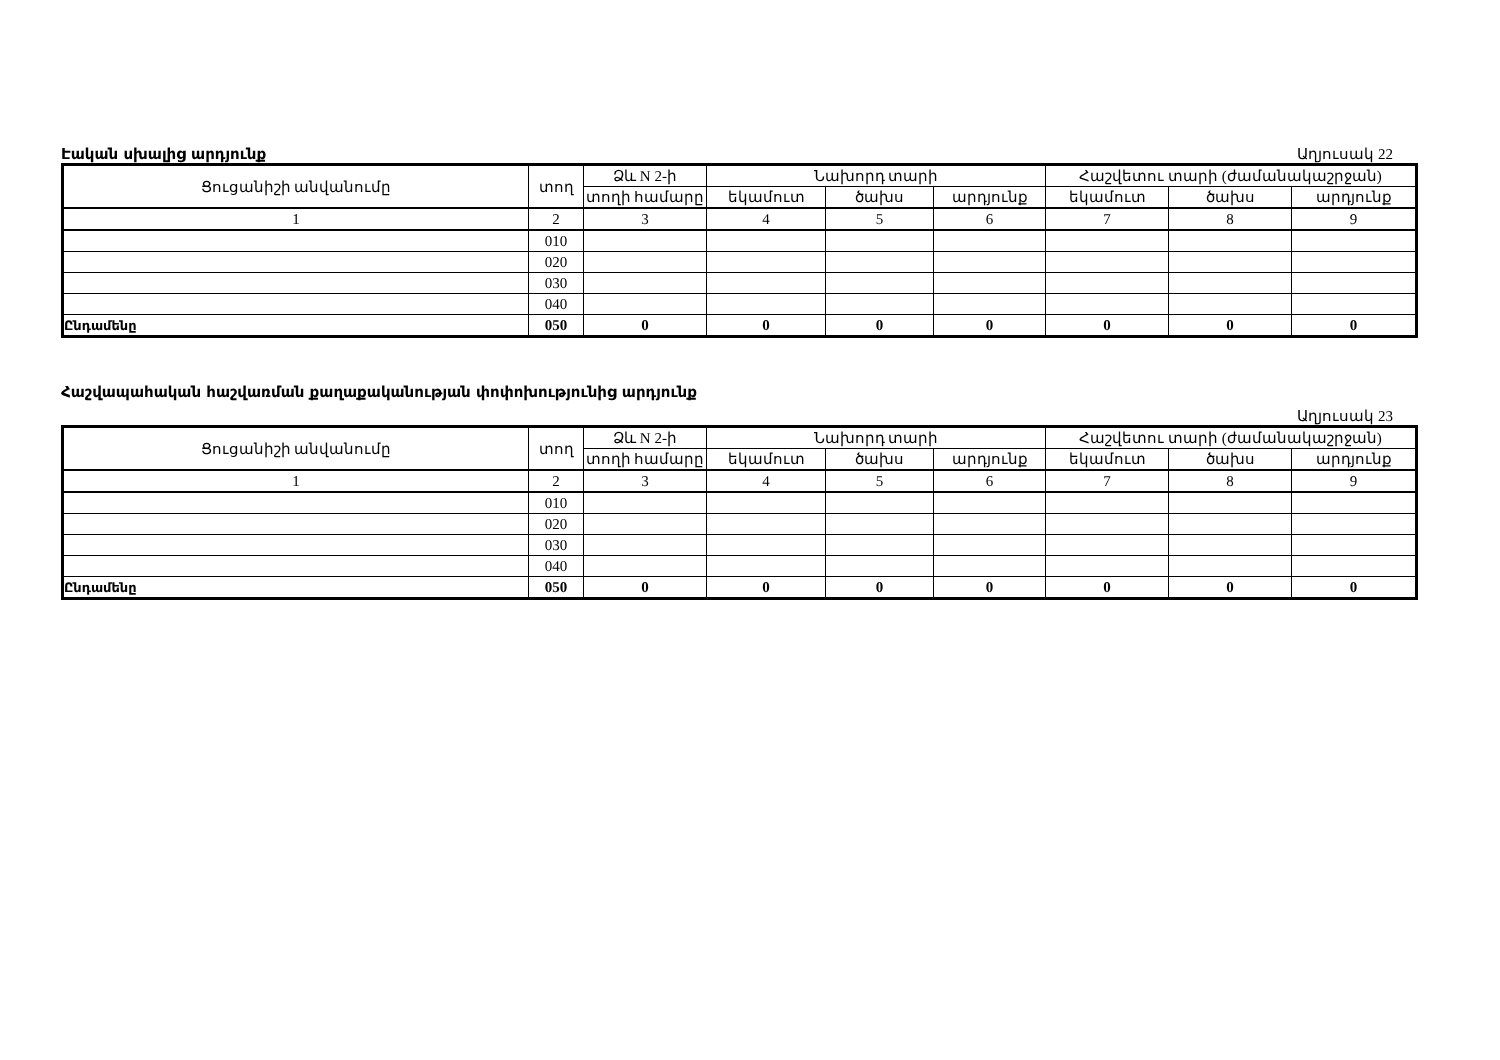Էական սխալից արդյունք Աղյուսակ 22
| Ցուցանիշի անվանումը | տող | Ձև N 2-ի | Նախորդ տարի | | | Հաշվետու տարի (ժամանակաշրջան) | | |
| --- | --- | --- | --- | --- | --- | --- | --- | --- |
| | | տողի համարը | եկամուտ | ծախս | արդյունք | եկամուտ | ծախս | արդյունք |
| 1 | 2 | 3 | 4 | 5 | 6 | 7 | 8 | 9 |
| | 010 | | | | | | | |
| | 020 | | | | | | | |
| | 030 | | | | | | | |
| | 040 | | | | | | | |
| Ընդամենը | 050 | 0 | 0 | 0 | 0 | 0 | 0 | 0 |
Հաշվապահական հաշվառման քաղաքականության փոփոխությունից արդյունք
Աղյուսակ 23
| Ցուցանիշի անվանումը | տող | Ձև N 2-ի | Նախորդ տարի | | | Հաշվետու տարի (ժամանակաշրջան) | | |
| --- | --- | --- | --- | --- | --- | --- | --- | --- |
| | | տողի համարը | եկամուտ | ծախս | արդյունք | եկամուտ | ծախս | արդյունք |
| 1 | 2 | 3 | 4 | 5 | 6 | 7 | 8 | 9 |
| | 010 | | | | | | | |
| | 020 | | | | | | | |
| | 030 | | | | | | | |
| | 040 | | | | | | | |
| Ընդամենը | 050 | 0 | 0 | 0 | 0 | 0 | 0 | 0 |